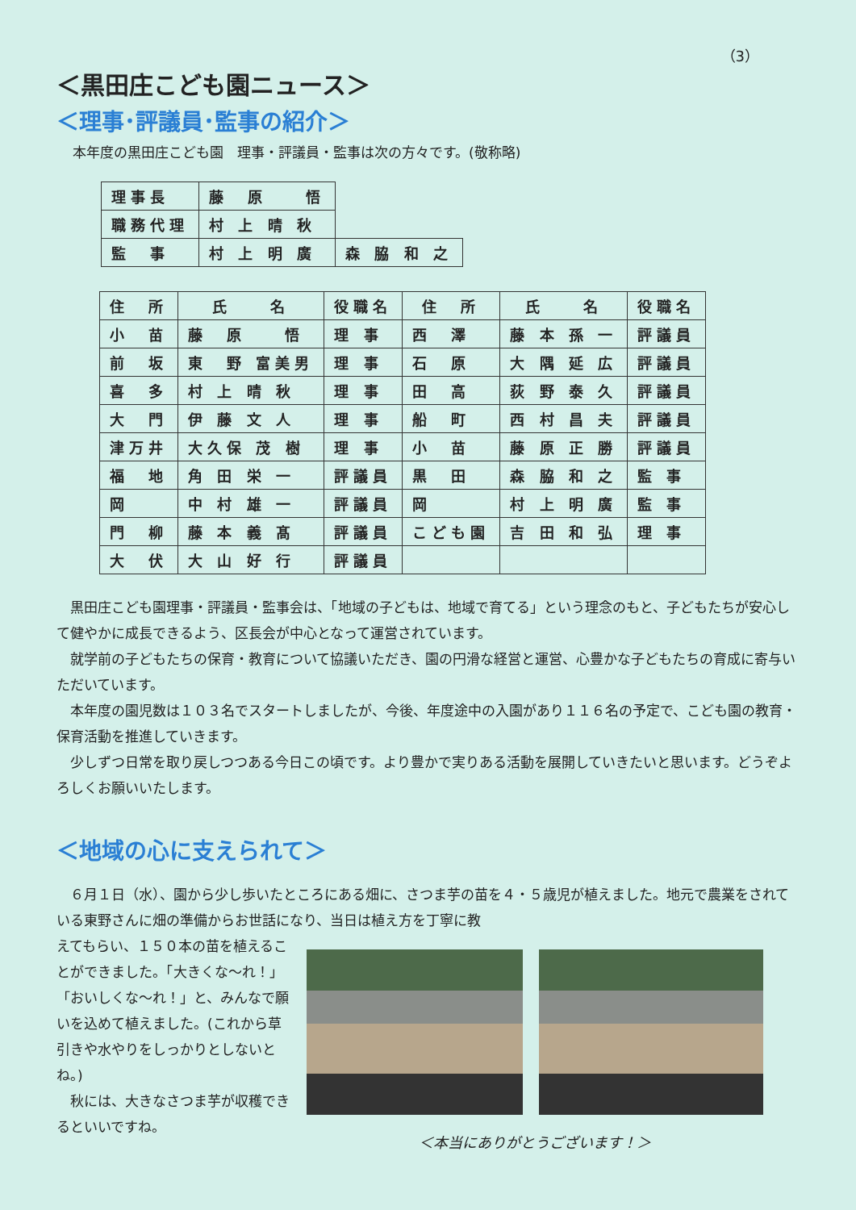（3）
＜黒田庄こども園ニュース＞
＜理事･評議員･監事の紹介＞
本年度の黒田庄こども園　理事・評議員・監事は次の方々です。(敬称略)
| 理事長 | 藤 原 悟 | |
| 職務代理 | 村 上 晴 秋 | |
| 監 事 | 村 上 明 廣 | 森 脇 和 之 |
| 住 所 | 氏 名 | 役職名 | 住 所 | 氏 名 | 役職名 |
| --- | --- | --- | --- | --- | --- |
| 小 苗 | 藤 原 悟 | 理 事 | 西 澤 | 藤 本 孫 一 | 評議員 |
| 前 坂 | 東 野 富美男 | 理 事 | 石 原 | 大 隅 延 広 | 評議員 |
| 喜 多 | 村 上 晴 秋 | 理 事 | 田 高 | 荻 野 泰 久 | 評議員 |
| 大 門 | 伊 藤 文 人 | 理 事 | 船 町 | 西 村 昌 夫 | 評議員 |
| 津万井 | 大久保 茂 樹 | 理 事 | 小 苗 | 藤 原 正 勝 | 評議員 |
| 福 地 | 角 田 栄 一 | 評議員 | 黒 田 | 森 脇 和 之 | 監 事 |
| 岡 | 中 村 雄 一 | 評議員 | 岡 | 村 上 明 廣 | 監 事 |
| 門 柳 | 藤 本 義 髙 | 評議員 | こども園 | 吉 田 和 弘 | 理 事 |
| 大 伏 | 大 山 好 行 | 評議員 | | | |
　黒田庄こども園理事・評議員・監事会は、「地域の子どもは、地域で育てる」という理念のもと、子どもたちが安心して健やかに成長できるよう、区長会が中心となって運営されています。
　就学前の子どもたちの保育・教育について協議いただき、園の円滑な経営と運営、心豊かな子どもたちの育成に寄与いただいています。
　本年度の園児数は１０３名でスタートしましたが、今後、年度途中の入園があり１１６名の予定で、こども園の教育・保育活動を推進していきます。
　少しずつ日常を取り戻しつつある今日この頃です。より豊かで実りある活動を展開していきたいと思います。どうぞよろしくお願いいたします。
＜地域の心に支えられて＞
　６月１日（水）、園から少し歩いたところにある畑に、さつま芋の苗を４・５歳児が植えました。地元で農業をされている東野さんに畑の準備からお世話になり、当日は植え方を丁寧に教
えてもらい、１５０本の苗を植えることができました。「大きくな～れ！」「おいしくな～れ！」と、みんなで願いを込めて植えました。(これから草引きや水やりをしっかりとしないとね。)
　秋には、大きなさつま芋が収穫できるといいですね。
＜本当にありがとうございます！＞